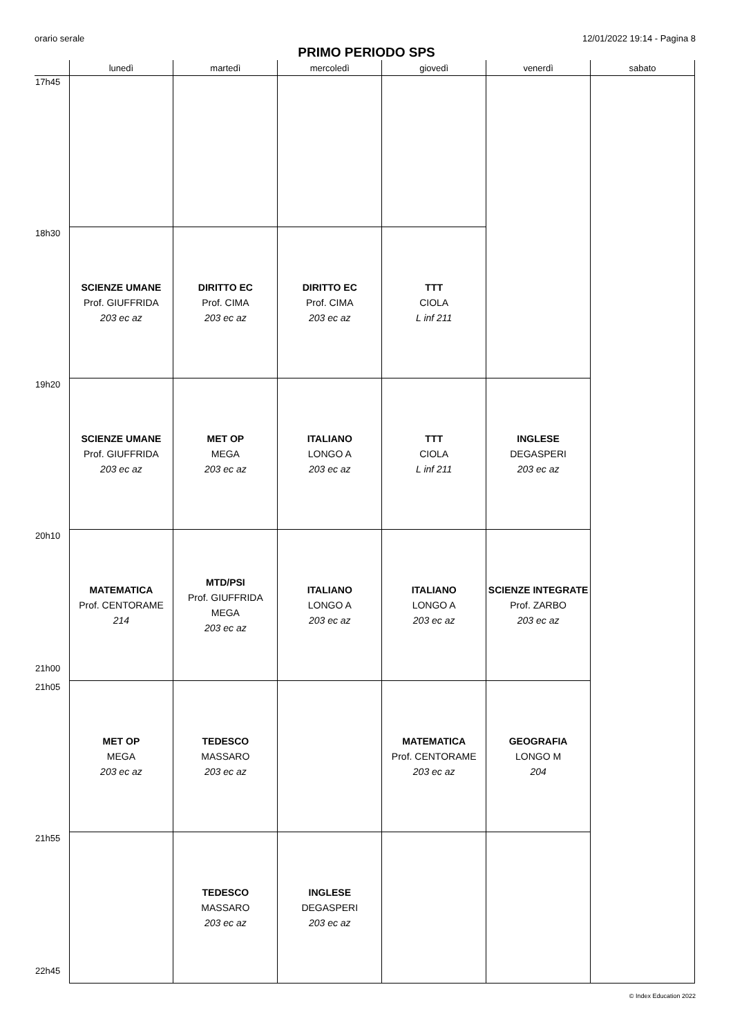orario serale 12/01/2022 19:14 - Pagina 8
PRIMO PERIODO SPS
| | lunedì | martedì | mercoledì | giovedì | venerdì | sabato |
| --- | --- | --- | --- | --- | --- | --- |
| 17h45 | | | | | | |
| 18h30 | SCIENZE UMANE Prof. GIUFFRIDA 203 ec az | DIRITTO EC Prof. CIMA 203 ec az | DIRITTO EC Prof. CIMA 203 ec az | TTT CIOLA L inf 211 | | |
| 19h20 | SCIENZE UMANE Prof. GIUFFRIDA 203 ec az | MET OP MEGA 203 ec az | ITALIANO LONGO A 203 ec az | TTT CIOLA L inf 211 | INGLESE DEGASPERI 203 ec az | |
| 20h10 21h00 | MATEMATICA Prof. CENTORAME 214 | MTD/PSI Prof. GIUFFRIDA MEGA 203 ec az | ITALIANO LONGO A 203 ec az | ITALIANO LONGO A 203 ec az | SCIENZE INTEGRATE Prof. ZARBO 203 ec az | |
| 21h05 | MET OP MEGA 203 ec az | TEDESCO MASSARO 203 ec az | | MATEMATICA Prof. CENTORAME 203 ec az | GEOGRAFIA LONGO M 204 | |
| 21h55 22h45 | | TEDESCO MASSARO 203 ec az | INGLESE DEGASPERI 203 ec az | | | |
© Index Education 2022